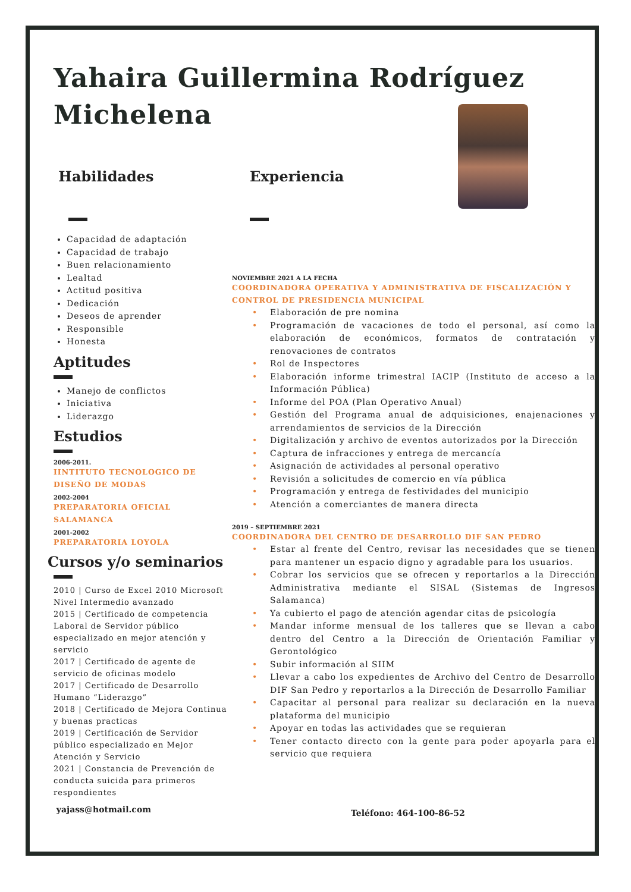Yahaira Guillermina Rodríguez Michelena
Habilidades
Capacidad de adaptación
Capacidad de trabajo
Buen relacionamiento
Lealtad
Actitud positiva
Dedicación
Deseos de aprender
Responsible
Honesta
Aptitudes
Manejo de conflictos
Iniciativa
Liderazgo
Estudios
2006-2011.
IINTITUTO TECNOLOGICO DE DISEÑO DE MODAS
2002-2004
PREPARATORIA OFICIAL SALAMANCA
2001-2002
PREPARATORIA LOYOLA
Cursos y/o seminarios
2010 | Curso de Excel 2010 Microsoft Nivel Intermedio avanzado
2015 | Certificado de competencia Laboral de Servidor público especializado en mejor atención y servicio
2017 | Certificado de agente de servicio de oficinas modelo
2017 | Certificado de Desarrollo Humano “Liderazgo”
2018 | Certificado de Mejora Continua y buenas practicas
2019 | Certificación de Servidor público especializado en Mejor Atención y Servicio
2021 | Constancia de Prevención de conducta suicida para primeros respondientes
yajass@hotmail.com
Experiencia
NOVIEMBRE 2021 A LA FECHA
COORDINADORA OPERATIVA Y ADMINISTRATIVA DE FISCALIZACIÓN Y CONTROL DE PRESIDENCIA MUNICIPAL
• Elaboración de pre nomina
• Programación de vacaciones de todo el personal, así como la elaboración de económicos, formatos de contratación y renovaciones de contratos
• Rol de Inspectores
• Elaboración informe trimestral IACIP (Instituto de acceso a la Información Pública)
• Informe del POA (Plan Operativo Anual)
• Gestión del Programa anual de adquisiciones, enajenaciones y arrendamientos de servicios de la Dirección
• Digitalización y archivo de eventos autorizados por la Dirección
• Captura de infracciones y entrega de mercancía
• Asignación de actividades al personal operativo
• Revisión a solicitudes de comercio en vía pública
• Programación y entrega de festividades del municipio
• Atención a comerciantes de manera directa
2019 – SEPTIEMBRE 2021
COORDINADORA DEL CENTRO DE DESARROLLO DIF SAN PEDRO
• Estar al frente del Centro, revisar las necesidades que se tienen para mantener un espacio digno y agradable para los usuarios.
• Cobrar los servicios que se ofrecen y reportarlos a la Dirección Administrativa mediante el SISAL (Sistemas de Ingresos Salamanca)
• Ya cubierto el pago de atención agendar citas de psicología
• Mandar informe mensual de los talleres que se llevan a cabo dentro del Centro a la Dirección de Orientación Familiar y Gerontológico
• Subir información al SIIM
• Llevar a cabo los expedientes de Archivo del Centro de Desarrollo DIF San Pedro y reportarlos a la Dirección de Desarrollo Familiar
• Capacitar al personal para realizar su declaración en la nueva plataforma del municipio
• Apoyar en todas las actividades que se requieran
• Tener contacto directo con la gente para poder apoyarla para el servicio que requiera
Teléfono: 464-100-86-52